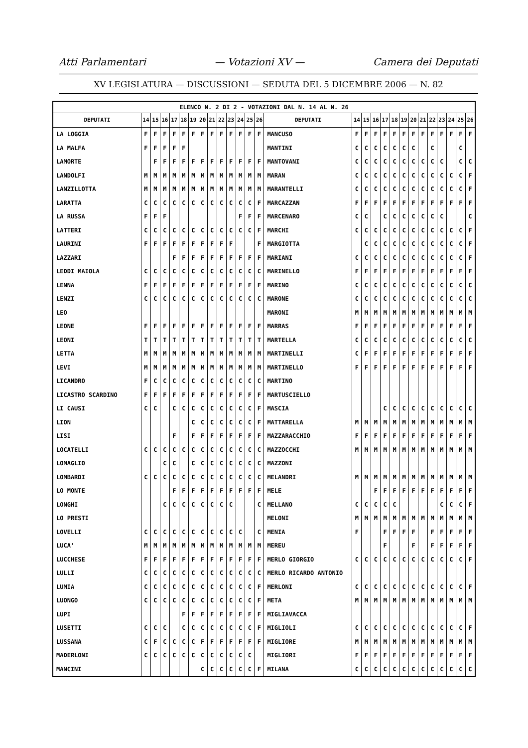Atti Parlamentari — Votazioni XV — Camera dei Deputati
XV LEGISLATURA — DISCUSSIONI — SEDUTA DEL 5 DICEMBRE 2006 — N. 82
| ELENCO N. 2 DI 2 - VOTAZIONI DAL N. 14 AL N. 26 | | | | | | | | | | | | | | | | | | | | | | | | | | | |
| DEPUTATI | 14 | 15 | 16 | 17 | 18 | 19 | 20 | 21 | 22 | 23 | 24 | 25 | 26 | DEPUTATI | 14 | 15 | 16 | 17 | 18 | 19 | 20 | 21 | 22 | 23 | 24 | 25 | 26 |
| LA LOGGIA | F | F | F | F | F | F | F | F | F | F | F | F | F | MANCUSO | F | F | F | F | F | F | F | F | F | F | F | F | F |
| LA MALFA | F | F | F | F | F | | | | | | | | | MANTINI | C | C | C | C | C | C | C | | C | | | C | |
| LAMORTE | | F | F | F | F | F | F | F | F | F | F | F | F | MANTOVANI | C | C | C | C | C | C | C | C | C | C | | C | C |
| LANDOLFI | M | M | M | M | M | M | M | M | M | M | M | M | M | MARAN | C | C | C | C | C | C | C | C | C | C | C | C | F |
| LANZILLOTTA | M | M | M | M | M | M | M | M | M | M | M | M | M | MARANTELLI | C | C | C | C | C | C | C | C | C | C | C | C | F |
| LARATTA | C | C | C | C | C | C | C | C | C | C | C | C | F | MARCAZZAN | F | F | F | F | F | F | F | F | F | F | F | F | F |
| LA RUSSA | F | F | F | | | | | | | | F | F | F | MARCENARO | C | C | | C | C | C | C | C | C | C | | | C |
| LATTERI | C | C | C | C | C | C | C | C | C | C | C | C | F | MARCHI | C | C | C | C | C | C | C | C | C | C | C | C | F |
| LAURINI | F | F | F | F | F | F | F | F | F | F | | | F | MARGIOTTA | | C | C | C | C | C | C | C | C | C | C | C | F |
| LAZZARI | | | | F | F | F | F | F | F | F | F | F | F | MARIANI | C | C | C | C | C | C | C | C | C | C | C | C | F |
| LEDDI MAIOLA | C | C | C | C | C | C | C | C | C | C | C | C | C | MARINELLO | F | F | F | F | F | F | F | F | F | F | F | F | F |
| LENNA | F | F | F | F | F | F | F | F | F | F | F | F | F | MARINO | C | C | C | C | C | C | C | C | C | C | C | C | C |
| LENZI | C | C | C | C | C | C | C | C | C | C | C | C | C | MARONE | C | C | C | C | C | C | C | C | C | C | C | C | C |
| LEO | | | | | | | | | | | | | | MARONI | M | M | M | M | M | M | M | M | M | M | M | M | M |
| LEONE | F | F | F | F | F | F | F | F | F | F | F | F | F | MARRAS | F | F | F | F | F | F | F | F | F | F | F | F | F |
| LEONI | T | T | T | T | T | T | T | T | T | T | T | T | T | MARTELLA | C | C | C | C | C | C | C | C | C | C | C | C | C |
| LETTA | M | M | M | M | M | M | M | M | M | M | M | M | M | MARTINELLI | C | F | F | F | F | F | F | F | F | F | F | F | F |
| LEVI | M | M | M | M | M | M | M | M | M | M | M | M | M | MARTINELLO | F | F | F | F | F | F | F | F | F | F | F | F | F |
| LICANDRO | F | C | C | C | C | C | C | C | C | C | C | C | C | MARTINO | | | | | | | | | | | | | |
| LICASTRO SCARDINO | F | F | F | F | F | F | F | F | F | F | F | F | F | MARTUSCIELLO | | | | | | | | | | | | | |
| LI CAUSI | C | C | | C | C | C | C | C | C | C | C | C | F | MASCIA | | | | C | C | C | C | C | C | C | C | C | C |
| LION | | | | | | C | C | C | C | C | C | C | F | MATTARELLA | M | M | M | M | M | M | M | M | M | M | M | M | M |
| LISI | | | | F | | F | F | F | F | F | F | F | F | MAZZARACCHIO | F | F | F | F | F | F | F | F | F | F | F | F | F |
| LOCATELLI | C | C | C | C | C | C | C | C | C | C | C | C | C | MAZZOCCHI | M | M | M | M | M | M | M | M | M | M | M | M | M |
| LOMAGLIO | | | C | C | | C | C | C | C | C | C | C | C | MAZZONI | | | | | | | | | | | | | |
| LOMBARDI | C | C | C | C | C | C | C | C | C | C | C | C | C | MELANDRI | M | M | M | M | M | M | M | M | M | M | M | M | M |
| LO MONTE | | | | F | F | F | F | F | F | F | F | F | F | MELE | | | F | F | F | F | F | F | F | F | F | F | F |
| LONGHI | | | C | C | C | C | C | C | C | C | | | C | MELLANO | C | C | C | C | C | | | | | C | C | C | F |
| LO PRESTI | | | | | | | | | | | | | | MELONI | M | M | M | M | M | M | M | M | M | M | M | M | M |
| LOVELLI | C | C | C | C | C | C | C | C | C | C | C | | C | MENIA | F | | | F | F | F | F | | F | F | F | F | F |
| LUCA’ | M | M | M | M | M | M | M | M | M | M | M | M | M | MEREU | | | | F | | | F | | F | F | F | F | F |
| LUCCHESE | F | F | F | F | F | F | F | F | F | F | F | F | F | MERLO GIORGIO | C | C | C | C | C | C | C | C | C | C | C | C | F |
| LULLI | C | C | C | C | C | C | C | C | C | C | C | C | C | MERLO RICARDO ANTONIO | | | | | | | | | | | | | |
| LUMIA | C | C | C | C | C | C | C | C | C | C | C | C | F | MERLONI | C | C | C | C | C | C | C | C | C | C | C | C | F |
| LUONGO | C | C | C | C | C | C | C | C | C | C | C | C | F | META | M | M | M | M | M | M | M | M | M | M | M | M | M |
| LUPI | | | | | F | F | F | F | F | F | F | F | F | MIGLIAVACCA | | | | | | | | | | | | | |
| LUSETTI | C | C | C | | C | C | C | C | C | C | C | C | F | MIGLIOLI | C | C | C | C | C | C | C | C | C | C | C | C | F |
| LUSSANA | C | F | C | C | C | C | F | F | F | F | F | F | F | MIGLIORE | M | M | M | M | M | M | M | M | M | M | M | M | M |
| MADERLONI | C | C | C | C | C | C | C | C | C | C | C | C | | MIGLIORI | F | F | F | F | F | F | F | F | F | F | F | F | F |
| MANCINI | | | | | | | C | C | C | C | C | C | F | MILANA | C | C | C | C | C | C | C | C | C | C | C | C | C |